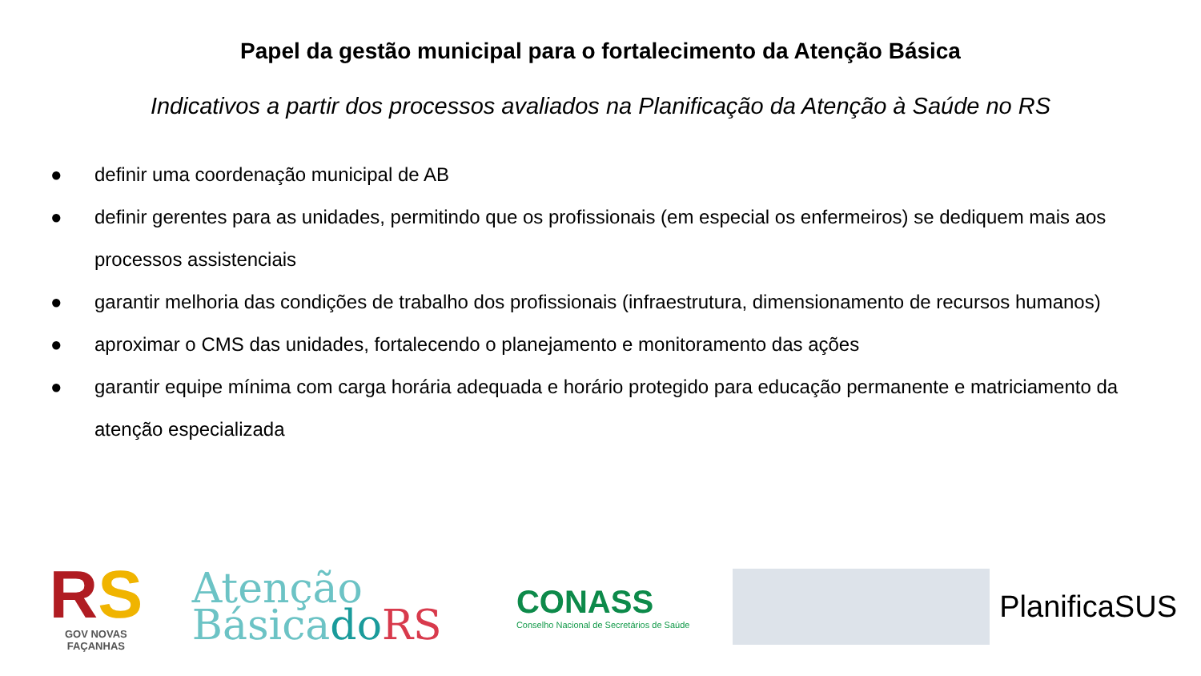Papel da gestão municipal para o fortalecimento da Atenção Básica
Indicativos a partir dos processos avaliados na Planificação da Atenção à Saúde no RS
● definir uma coordenação municipal de AB
● definir gerentes para as unidades, permitindo que os profissionais (em especial os enfermeiros) se dediquem mais aos processos assistenciais
● garantir melhoria das condições de trabalho dos profissionais (infraestrutura, dimensionamento de recursos humanos)
● aproximar o CMS das unidades, fortalecendo o planejamento e monitoramento das ações
● garantir equipe mínima com carga horária adequada e horário protegido para educação permanente e matriciamento da atenção especializada
RS
GOV NOVAS FAÇANHAS
Atenção
Básicado RS
CONASS
Conselho Nacional de Secretários de Saúde
PlanificaSUS